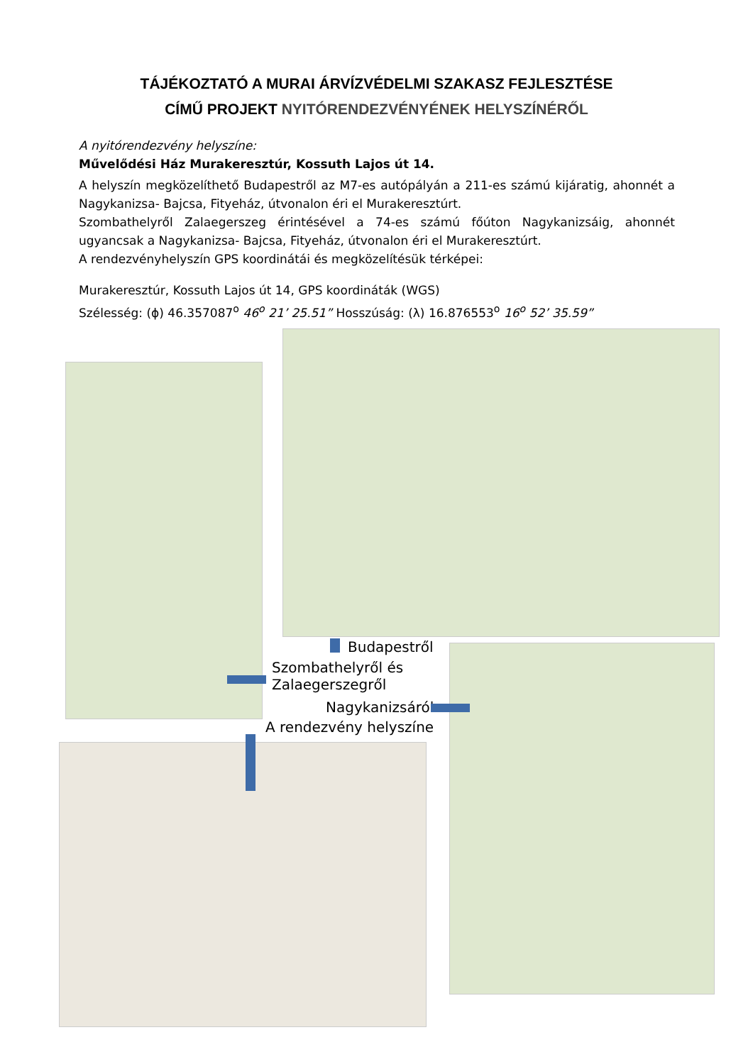TÁJÉKOZTATÓ A MURAI ÁRVÍZVÉDELMI SZAKASZ FEJLESZTÉSE
CÍMŰ PROJEKT NYITÓRENDEZVÉNYÉNEK HELYSZÍNÉRŐL
A nyitórendezvény helyszíne:
Művelődési Ház Murakeresztúr, Kossuth Lajos út 14.
A helyszín megközelíthető Budapestről az M7-es autópályán a 211-es számú kijáratig, ahonnét a Nagykanizsa- Bajcsa, Fityeház, útvonalon éri el Murakeresztúrt.
Szombathelyről Zalaegerszeg érintésével a 74-es számú főúton Nagykanizsáig, ahonnét ugyancsak a Nagykanizsa- Bajcsa, Fityeház, útvonalon éri el Murakeresztúrt.
A rendezvényhelyszín GPS koordinátái és megközelítésük térképei:
Murakeresztúr, Kossuth Lajos út 14, GPS koordináták (WGS)
Szélesség: (ϕ) 46.357087<sup>o</sup> 46<sup>o</sup> 21’ 25.51” Hosszúság: (λ) 16.876553<sup>o</sup> 16<sup>o</sup> 52’ 35.59”
Budapestről
Szombathelyről és
Zalaegerszegről
Nagykanizsáról
A rendezvény helyszíne